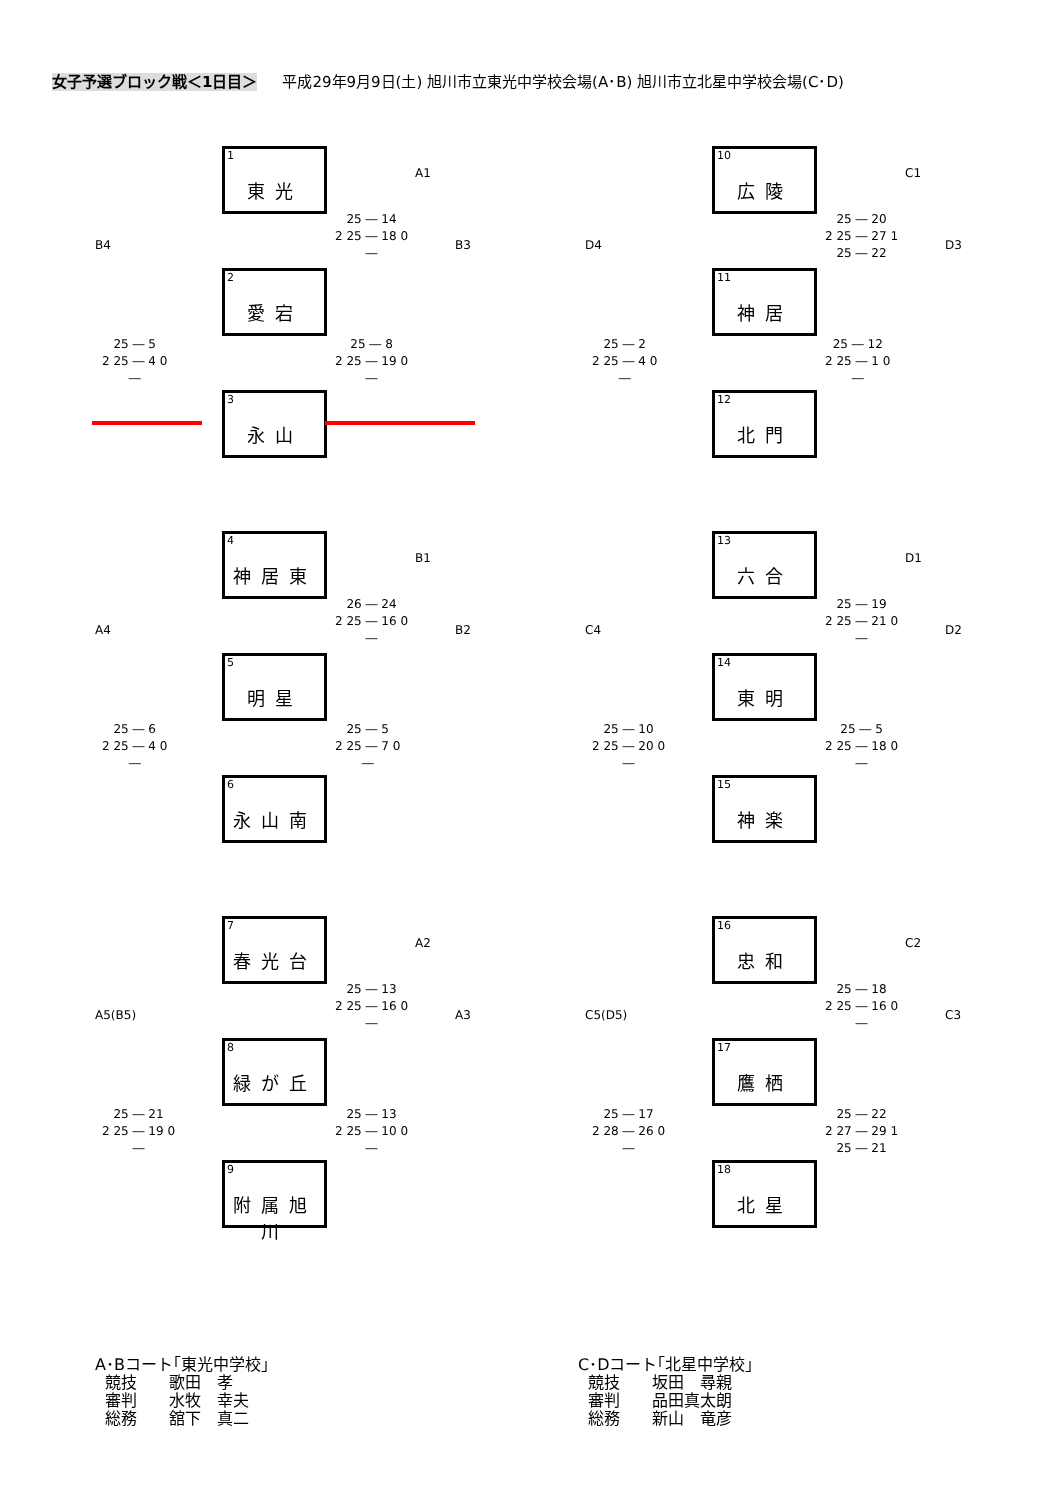女子予選ブロック戦＜1日目＞ 平成29年9月9日(土) 旭川市立東光中学校会場(A･B) 旭川市立北星中学校会場(C･D)
1
東光
2
愛宕
3
永山
A1
B3
B4
25 ― 14
2 25 ― 18 0
―
25 ― 8
2 25 ― 19 0
―
25 ― 5
2 25 ― 4 0
―
10
広陵
11
神居
12
北門
C1
D3
D4
25 ― 20
2 25 ― 27 1
25 ― 22
25 ― 12
2 25 ― 1 0
―
25 ― 2
2 25 ― 4 0
―
4
神居東
5
明星
6
永山南
B1
B2
A4
26 ― 24
2 25 ― 16 0
―
25 ― 5
2 25 ― 7 0
―
25 ― 6
2 25 ― 4 0
―
13
六合
14
東明
15
神楽
D1
D2
C4
25 ― 19
2 25 ― 21 0
―
25 ― 5
2 25 ― 18 0
―
25 ― 10
2 25 ― 20 0
―
7
春光台
8
緑が丘
9
附属旭川
A2
A3
A5(B5)
25 ― 13
2 25 ― 16 0
―
25 ― 13
2 25 ― 10 0
―
25 ― 21
2 25 ― 19 0
―
16
忠和
17
鷹栖
18
北星
C2
C3
C5(D5)
25 ― 18
2 25 ― 16 0
―
25 ― 22
2 27 ― 29 1
25 ― 21
25 ― 17
2 28 ― 26 0
―
A･Bコート｢東光中学校｣ 競技　　歌田　孝 審判　　水牧　幸夫 総務　　舘下　真二
C･Dコート｢北星中学校｣ 競技　　坂田　尋親 審判　　品田真太朗 総務　　新山　竜彦